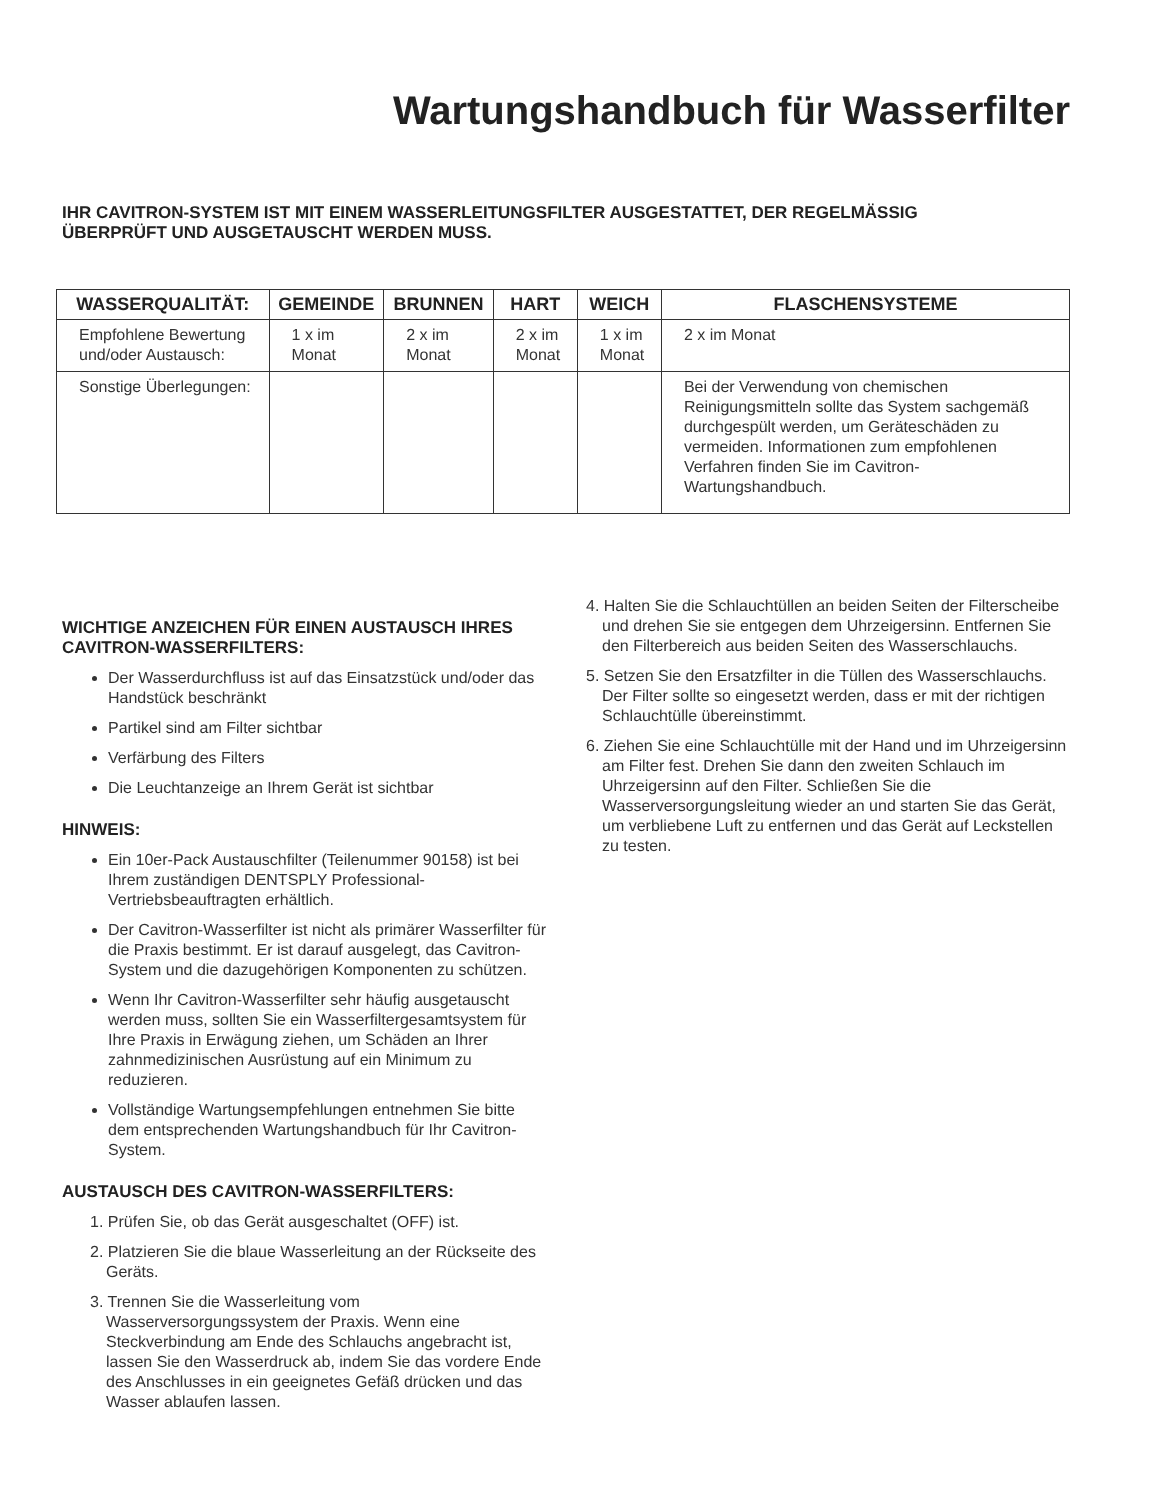Wartungshandbuch für Wasserfilter
IHR CAVITRON-SYSTEM IST MIT EINEM WASSERLEITUNGSFILTER AUSGESTATTET, DER REGELMÄSSIG
ÜBERPRÜFT UND AUSGETAUSCHT WERDEN MUSS.
| WASSERQUALITÄT: | GEMEINDE | BRUNNEN | HART | WEICH | FLASCHENSYSTEME |
| --- | --- | --- | --- | --- | --- |
| Empfohlene Bewertung und/oder Austausch: | 1 x im Monat | 2 x im Monat | 2 x im Monat | 1 x im Monat | 2 x im Monat |
| Sonstige Überlegungen: | | | | | Bei der Verwendung von chemischen Reinigungsmitteln sollte das System sachgemäß durchgespült werden, um Geräteschäden zu vermeiden. Informationen zum empfohlenen Verfahren finden Sie im Cavitron-Wartungshandbuch. |
WICHTIGE ANZEICHEN FÜR EINEN AUSTAUSCH IHRES CAVITRON-WASSERFILTERS:
Der Wasserdurchfluss ist auf das Einsatzstück und/oder das Handstück beschränkt
Partikel sind am Filter sichtbar
Verfärbung des Filters
Die Leuchtanzeige an Ihrem Gerät ist sichtbar
HINWEIS:
Ein 10er-Pack Austauschfilter (Teilenummer 90158) ist bei Ihrem zuständigen DENTSPLY Professional-Vertriebsbeauftragten erhältlich.
Der Cavitron-Wasserfilter ist nicht als primärer Wasserfilter für die Praxis bestimmt. Er ist darauf ausgelegt, das Cavitron-System und die dazugehörigen Komponenten zu schützen.
Wenn Ihr Cavitron-Wasserfilter sehr häufig ausgetauscht werden muss, sollten Sie ein Wasserfiltergesamtsystem für Ihre Praxis in Erwägung ziehen, um Schäden an Ihrer zahnmedizinischen Ausrüstung auf ein Minimum zu reduzieren.
Vollständige Wartungsempfehlungen entnehmen Sie bitte dem entsprechenden Wartungshandbuch für Ihr Cavitron-System.
AUSTAUSCH DES CAVITRON-WASSERFILTERS:
1. Prüfen Sie, ob das Gerät ausgeschaltet (OFF) ist.
2. Platzieren Sie die blaue Wasserleitung an der Rückseite des Geräts.
3. Trennen Sie die Wasserleitung vom Wasserversorgungssystem der Praxis. Wenn eine Steckverbindung am Ende des Schlauchs angebracht ist, lassen Sie den Wasserdruck ab, indem Sie das vordere Ende des Anschlusses in ein geeignetes Gefäß drücken und das Wasser ablaufen lassen.
4. Halten Sie die Schlauchtüllen an beiden Seiten der Filterscheibe und drehen Sie sie entgegen dem Uhrzeigersinn. Entfernen Sie den Filterbereich aus beiden Seiten des Wasserschlauchs.
5. Setzen Sie den Ersatzfilter in die Tüllen des Wasserschlauchs. Der Filter sollte so eingesetzt werden, dass er mit der richtigen Schlauchtülle übereinstimmt.
6. Ziehen Sie eine Schlauchtülle mit der Hand und im Uhrzeigersinn am Filter fest. Drehen Sie dann den zweiten Schlauch im Uhrzeigersinn auf den Filter. Schließen Sie die Wasserversorgungsleitung wieder an und starten Sie das Gerät, um verbliebene Luft zu entfernen und das Gerät auf Leckstellen zu testen.